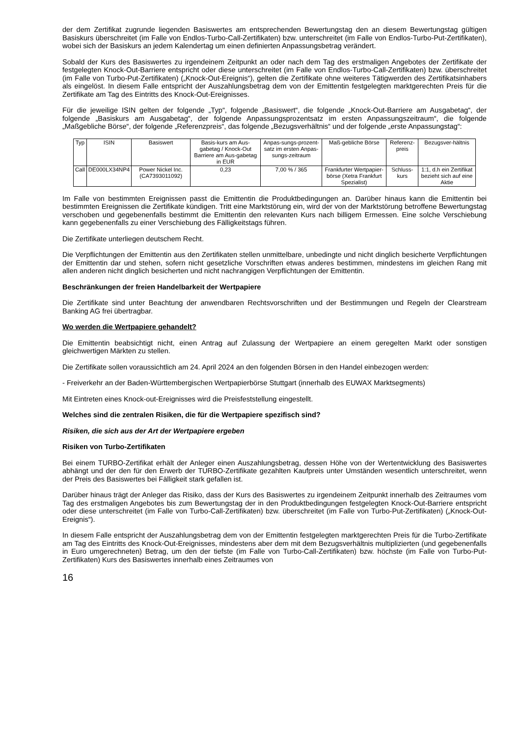der dem Zertifikat zugrunde liegenden Basiswertes am entsprechenden Bewertungstag den an diesem Bewertungstag gültigen Basiskurs überschreitet (im Falle von Endlos-Turbo-Call-Zertifikaten) bzw. unterschreitet (im Falle von Endlos-Turbo-Put-Zertifikaten), wobei sich der Basiskurs an jedem Kalendertag um einen definierten Anpassungsbetrag verändert.
Sobald der Kurs des Basiswertes zu irgendeinem Zeitpunkt an oder nach dem Tag des erstmaligen Angebotes der Zertifikate der festgelegten Knock-Out-Barriere entspricht oder diese unterschreitet (im Falle von Endlos-Turbo-Call-Zertifikaten) bzw. überschreitet (im Falle von Turbo-Put-Zertifikaten) („Knock-Out-Ereignis“), gelten die Zertifikate ohne weiteres Tätigwerden des Zertifikatsinhabers als eingelöst. In diesem Falle entspricht der Auszahlungsbetrag dem von der Emittentin festgelegten marktgerechten Preis für die Zertifikate am Tag des Eintritts des Knock-Out-Ereignisses.
Für die jeweilige ISIN gelten der folgende „Typ“, folgende „Basiswert“, die folgende „Knock-Out-Barriere am Ausgabetag“, der folgende „Basiskurs am Ausgabetag“, der folgende Anpassungsprozentsatz im ersten Anpassungszeitraum“, die folgende „Maßgebliche Börse“, der folgende „Referenzpreis“, das folgende „Bezugsverhältnis“ und der folgende „erste Anpassungstag“:
| Typ | ISIN | Basiswert | Basis-kurs am Aus-gabetag / Knock-Out Barriere am Aus-gabetag in EUR | Anpas-sungs-prozent-satz im ersten Anpas-sungs-zeitraum | Maß-gebliche Börse | Referenz-preis | Bezugsver-hältnis |
| Call | DE000LX34NP4 | Power Nickel Inc. (CA7393011092) | 0,23 | 7,00 % / 365 | Frankfurter Wertpapier-börse (Xetra Frankfurt Spezialist) | Schluss-kurs | 1:1, d.h ein Zertifikat bezieht sich auf eine Aktie |
Im Falle von bestimmten Ereignissen passt die Emittentin die Produktbedingungen an. Darüber hinaus kann die Emittentin bei bestimmten Ereignissen die Zertifikate kündigen. Tritt eine Marktstörung ein, wird der von der Marktstörung betroffene Bewertungstag verschoben und gegebenenfalls bestimmt die Emittentin den relevanten Kurs nach billigem Ermessen. Eine solche Verschiebung kann gegebenenfalls zu einer Verschiebung des Fälligkeitstags führen.
Die Zertifikate unterliegen deutschem Recht.
Die Verpflichtungen der Emittentin aus den Zertifikaten stellen unmittelbare, unbedingte und nicht dinglich besicherte Verpflichtungen der Emittentin dar und stehen, sofern nicht gesetzliche Vorschriften etwas anderes bestimmen, mindestens im gleichen Rang mit allen anderen nicht dinglich besicherten und nicht nachrangigen Verpflichtungen der Emittentin.
Beschränkungen der freien Handelbarkeit der Wertpapiere
Die Zertifikate sind unter Beachtung der anwendbaren Rechtsvorschriften und der Bestimmungen und Regeln der Clearstream Banking AG frei übertragbar.
Wo werden die Wertpapiere gehandelt?
Die Emittentin beabsichtigt nicht, einen Antrag auf Zulassung der Wertpapiere an einem geregelten Markt oder sonstigen gleichwertigen Märkten zu stellen.
Die Zertifikate sollen voraussichtlich am 24. April 2024 an den folgenden Börsen in den Handel einbezogen werden:
- Freiverkehr an der Baden-Württembergischen Wertpapierbörse Stuttgart (innerhalb des EUWAX Marktsegments)
Mit Eintreten eines Knock-out-Ereignisses wird die Preisfeststellung eingestellt.
Welches sind die zentralen Risiken, die für die Wertpapiere spezifisch sind?
Risiken, die sich aus der Art der Wertpapiere ergeben
Risiken von Turbo-Zertifikaten
Bei einem TURBO-Zertifikat erhält der Anleger einen Auszahlungsbetrag, dessen Höhe von der Wertentwicklung des Basiswertes abhängt und der den für den Erwerb der TURBO-Zertifikate gezahlten Kaufpreis unter Umständen wesentlich unterschreitet, wenn der Preis des Basiswertes bei Fälligkeit stark gefallen ist.
Darüber hinaus trägt der Anleger das Risiko, dass der Kurs des Basiswertes zu irgendeinem Zeitpunkt innerhalb des Zeitraumes vom Tag des erstmaligen Angebotes bis zum Bewertungstag der in den Produktbedingungen festgelegten Knock-Out-Barriere entspricht oder diese unterschreitet (im Falle von Turbo-Call-Zertifikaten) bzw. überschreitet (im Falle von Turbo-Put-Zertifikaten) („Knock-Out-Ereignis“).
In diesem Falle entspricht der Auszahlungsbetrag dem von der Emittentin festgelegten marktgerechten Preis für die Turbo-Zertifikate am Tag des Eintritts des Knock-Out-Ereignisses, mindestens aber dem mit dem Bezugsverhältnis multiplizierten (und gegebenenfalls in Euro umgerechneten) Betrag, um den der tiefste (im Falle von Turbo-Call-Zertifikaten) bzw. höchste (im Falle von Turbo-Put-Zertifikaten) Kurs des Basiswertes innerhalb eines Zeitraumes von
16